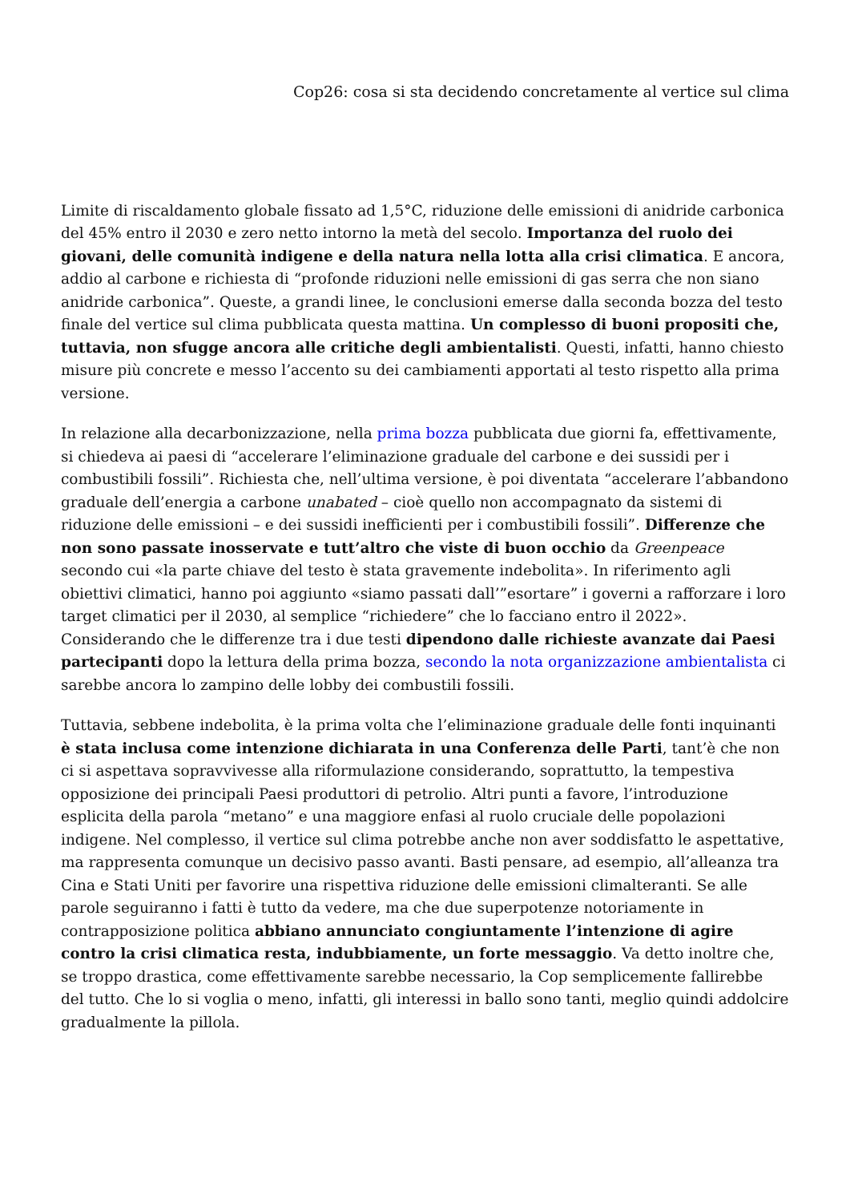Cop26: cosa si sta decidendo concretamente al vertice sul clima
Limite di riscaldamento globale fissato ad 1,5°C, riduzione delle emissioni di anidride carbonica del 45% entro il 2030 e zero netto intorno la metà del secolo. Importanza del ruolo dei giovani, delle comunità indigene e della natura nella lotta alla crisi climatica. E ancora, addio al carbone e richiesta di “profonde riduzioni nelle emissioni di gas serra che non siano anidride carbonica”. Queste, a grandi linee, le conclusioni emerse dalla seconda bozza del testo finale del vertice sul clima pubblicata questa mattina. Un complesso di buoni propositi che, tuttavia, non sfugge ancora alle critiche degli ambientalisti. Questi, infatti, hanno chiesto misure più concrete e messo l’accento su dei cambiamenti apportati al testo rispetto alla prima versione.
In relazione alla decarbonizzazione, nella prima bozza pubblicata due giorni fa, effettivamente, si chiedeva ai paesi di “accelerare l’eliminazione graduale del carbone e dei sussidi per i combustibili fossili”. Richiesta che, nell’ultima versione, è poi diventata “accelerare l’abbandono graduale dell’energia a carbone unabated – cioè quello non accompagnato da sistemi di riduzione delle emissioni – e dei sussidi inefficienti per i combustibili fossili”. Differenze che non sono passate inosservate e tutt’altro che viste di buon occhio da Greenpeace secondo cui «la parte chiave del testo è stata gravemente indebolita». In riferimento agli obiettivi climatici, hanno poi aggiunto «siamo passati dall’”esortare” i governi a rafforzare i loro target climatici per il 2030, al semplice “richiedere” che lo facciano entro il 2022». Considerando che le differenze tra i due testi dipendono dalle richieste avanzate dai Paesi partecipanti dopo la lettura della prima bozza, secondo la nota organizzazione ambientalista ci sarebbe ancora lo zampino delle lobby dei combustili fossili.
Tuttavia, sebbene indebolita, è la prima volta che l’eliminazione graduale delle fonti inquinanti è stata inclusa come intenzione dichiarata in una Conferenza delle Parti, tant’è che non ci si aspettava sopravvivesse alla riformulazione considerando, soprattutto, la tempestiva opposizione dei principali Paesi produttori di petrolio. Altri punti a favore, l’introduzione esplicita della parola “metano” e una maggiore enfasi al ruolo cruciale delle popolazioni indigene. Nel complesso, il vertice sul clima potrebbe anche non aver soddisfatto le aspettative, ma rappresenta comunque un decisivo passo avanti. Basti pensare, ad esempio, all’alleanza tra Cina e Stati Uniti per favorire una rispettiva riduzione delle emissioni climalteranti. Se alle parole seguiranno i fatti è tutto da vedere, ma che due superpotenze notoriamente in contrapposizione politica abbiano annunciato congiuntamente l’intenzione di agire contro la crisi climatica resta, indubbiamente, un forte messaggio. Va detto inoltre che, se troppo drastica, come effettivamente sarebbe necessario, la Cop semplicemente fallirebbe del tutto. Che lo si voglia o meno, infatti, gli interessi in ballo sono tanti, meglio quindi addolcire gradualmente la pillola.